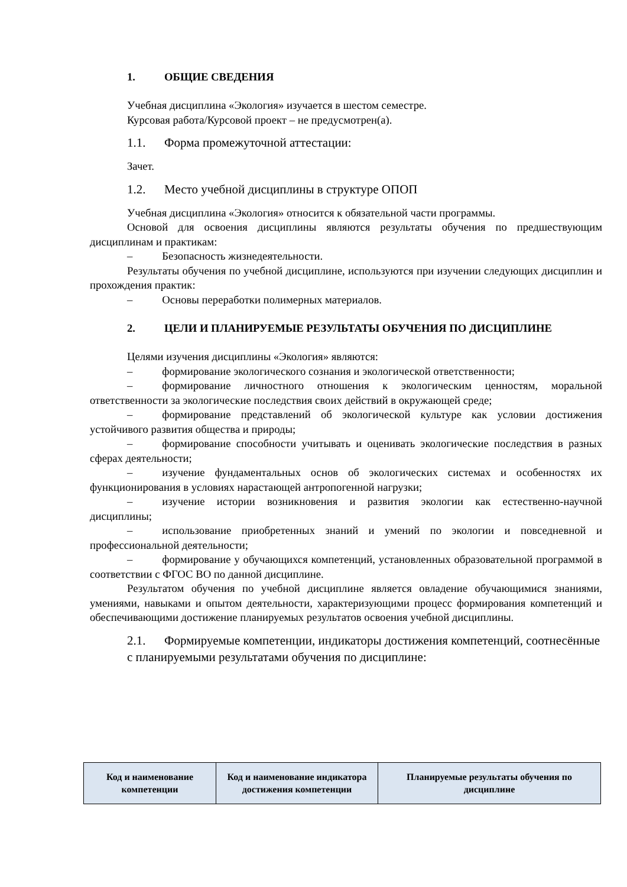1. ОБЩИЕ СВЕДЕНИЯ
Учебная дисциплина «Экология» изучается в шестом семестре.
Курсовая работа/Курсовой проект – не предусмотрен(а).
1.1. Форма промежуточной аттестации:
Зачет.
1.2. Место учебной дисциплины в структуре ОПОП
Учебная дисциплина «Экология» относится к обязательной части программы.
Основой для освоения дисциплины являются результаты обучения по предшествующим дисциплинам и практикам:
– Безопасность жизнедеятельности.
Результаты обучения по учебной дисциплине, используются при изучении следующих дисциплин и прохождения практик:
– Основы переработки полимерных материалов.
2. ЦЕЛИ И ПЛАНИРУЕМЫЕ РЕЗУЛЬТАТЫ ОБУЧЕНИЯ ПО ДИСЦИПЛИНЕ
Целями изучения дисциплины «Экология» являются:
– формирование экологического сознания и экологической ответственности;
– формирование личностного отношения к экологическим ценностям, моральной ответственности за экологические последствия своих действий в окружающей среде;
– формирование представлений об экологической культуре как условии достижения устойчивого развития общества и природы;
– формирование способности учитывать и оценивать экологические последствия в разных сферах деятельности;
– изучение фундаментальных основ об экологических системах и особенностях их функционирования в условиях нарастающей антропогенной нагрузки;
– изучение истории возникновения и развития экологии как естественно-научной дисциплины;
– использование приобретенных знаний и умений по экологии и повседневной и профессиональной деятельности;
– формирование у обучающихся компетенций, установленных образовательной программой в соответствии с ФГОС ВО по данной дисциплине.
Результатом обучения по учебной дисциплине является овладение обучающимися знаниями, умениями, навыками и опытом деятельности, характеризующими процесс формирования компетенций и обеспечивающими достижение планируемых результатов освоения учебной дисциплины.
2.1. Формируемые компетенции, индикаторы достижения компетенций, соотнесённые с планируемыми результатами обучения по дисциплине:
| Код и наименование компетенции | Код и наименование индикатора достижения компетенции | Планируемые результаты обучения по дисциплине |
| --- | --- | --- |